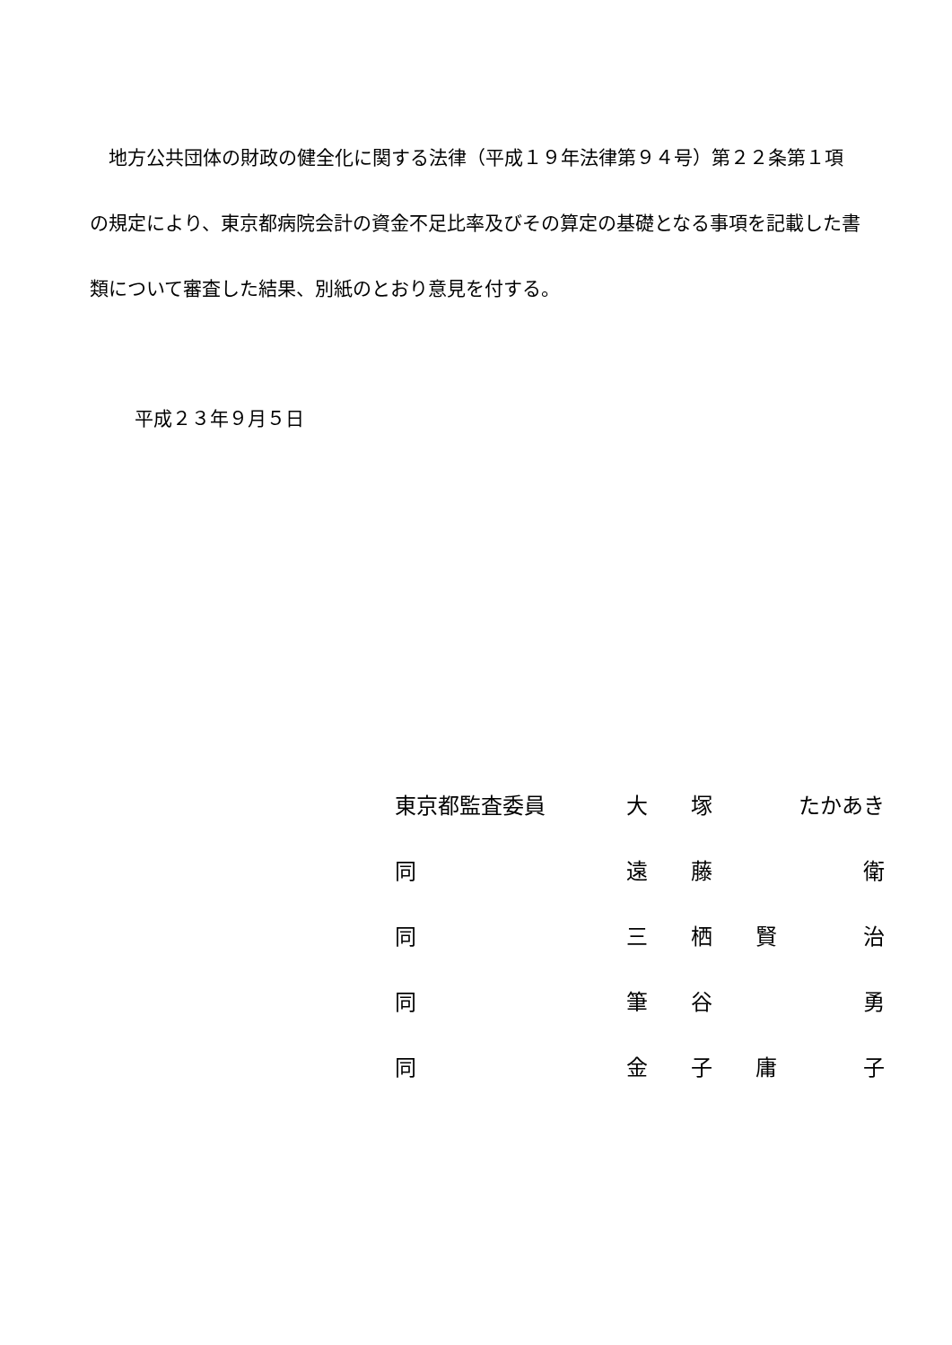地方公共団体の財政の健全化に関する法律（平成１９年法律第９４号）第２２条第１項の規定により、東京都病院会計の資金不足比率及びその算定の基礎となる事項を記載した書類について審査した結果、別紙のとおり意見を付する。
平成２３年９月５日
| 東京都監査委員 | 大 | 塚 | たかあき | |
| 同 | 遠 | 藤 | | 衛 |
| 同 | 三 | 栖 | 賢 | 治 |
| 同 | 筆 | 谷 | | 勇 |
| 同 | 金 | 子 | 庸 | 子 |